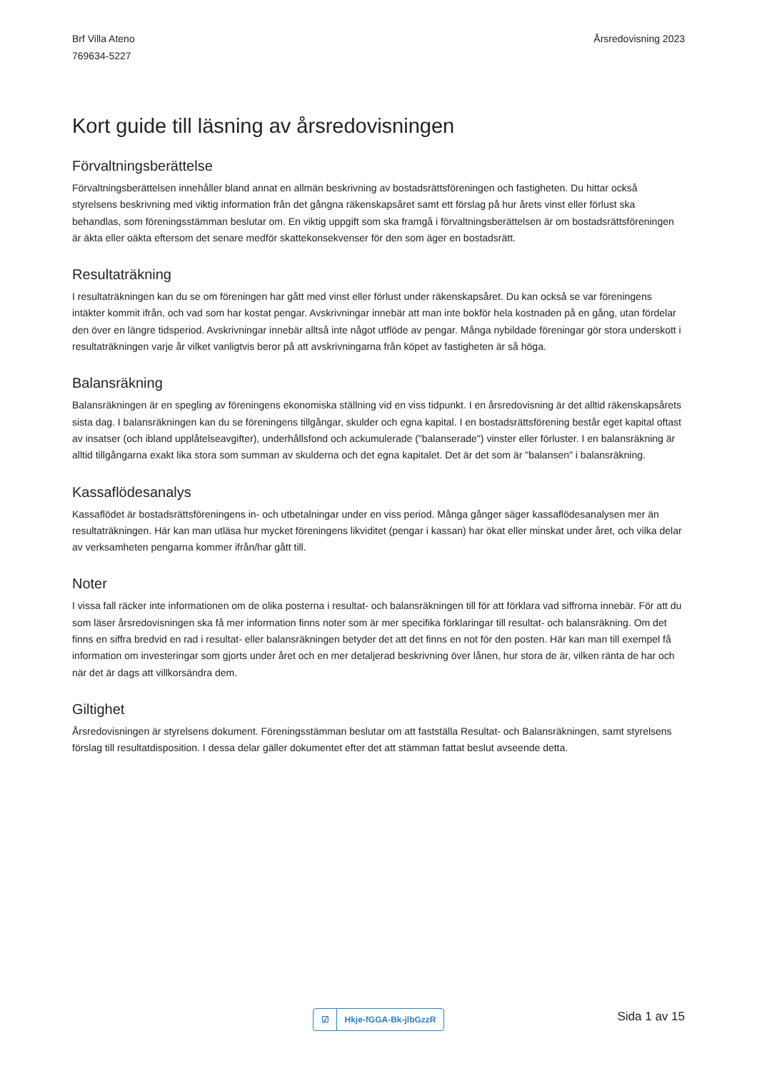Brf Villa Ateno
769634-5227
Årsredovisning 2023
Kort guide till läsning av årsredovisningen
Förvaltningsberättelse
Förvaltningsberättelsen innehåller bland annat en allmän beskrivning av bostadsrättsföreningen och fastigheten. Du hittar också styrelsens beskrivning med viktig information från det gångna räkenskapsåret samt ett förslag på hur årets vinst eller förlust ska behandlas, som föreningsstämman beslutar om. En viktig uppgift som ska framgå i förvaltningsberättelsen är om bostadsrättsföreningen är äkta eller oäkta eftersom det senare medför skattekonsekvenser för den som äger en bostadsrätt.
Resultaträkning
I resultaträkningen kan du se om föreningen har gått med vinst eller förlust under räkenskapsåret. Du kan också se var föreningens intäkter kommit ifrån, och vad som har kostat pengar. Avskrivningar innebär att man inte bokför hela kostnaden på en gång, utan fördelar den över en längre tidsperiod. Avskrivningar innebär alltså inte något utflöde av pengar. Många nybildade föreningar gör stora underskott i resultaträkningen varje år vilket vanligtvis beror på att avskrivningarna från köpet av fastigheten är så höga.
Balansräkning
Balansräkningen är en spegling av föreningens ekonomiska ställning vid en viss tidpunkt. I en årsredovisning är det alltid räkenskapsårets sista dag. I balansräkningen kan du se föreningens tillgångar, skulder och egna kapital. I en bostadsrättsförening består eget kapital oftast av insatser (och ibland upplåtelseavgifter), underhållsfond och ackumulerade ("balanserade") vinster eller förluster. I en balansräkning är alltid tillgångarna exakt lika stora som summan av skulderna och det egna kapitalet. Det är det som är "balansen" i balansräkning.
Kassaflödesanalys
Kassaflödet är bostadsrättsföreningens in- och utbetalningar under en viss period. Många gånger säger kassaflödesanalysen mer än resultaträkningen. Här kan man utläsa hur mycket föreningens likviditet (pengar i kassan) har ökat eller minskat under året, och vilka delar av verksamheten pengarna kommer ifrån/har gått till.
Noter
I vissa fall räcker inte informationen om de olika posterna i resultat- och balansräkningen till för att förklara vad siffrorna innebär. För att du som läser årsredovisningen ska få mer information finns noter som är mer specifika förklaringar till resultat- och balansräkning. Om det finns en siffra bredvid en rad i resultat- eller balansräkningen betyder det att det finns en not för den posten. Här kan man till exempel få information om investeringar som gjorts under året och en mer detaljerad beskrivning över lånen, hur stora de är, vilken ränta de har och när det är dags att villkorsändra dem.
Giltighet
Årsredovisningen är styrelsens dokument. Föreningsstämman beslutar om att fastställa Resultat- och Balansräkningen, samt styrelsens förslag till resultatdisposition. I dessa delar gäller dokumentet efter det att stämman fattat beslut avseende detta.
☑
Hkje-fGGA-Bk-jlbGzzR
Sida 1 av 15